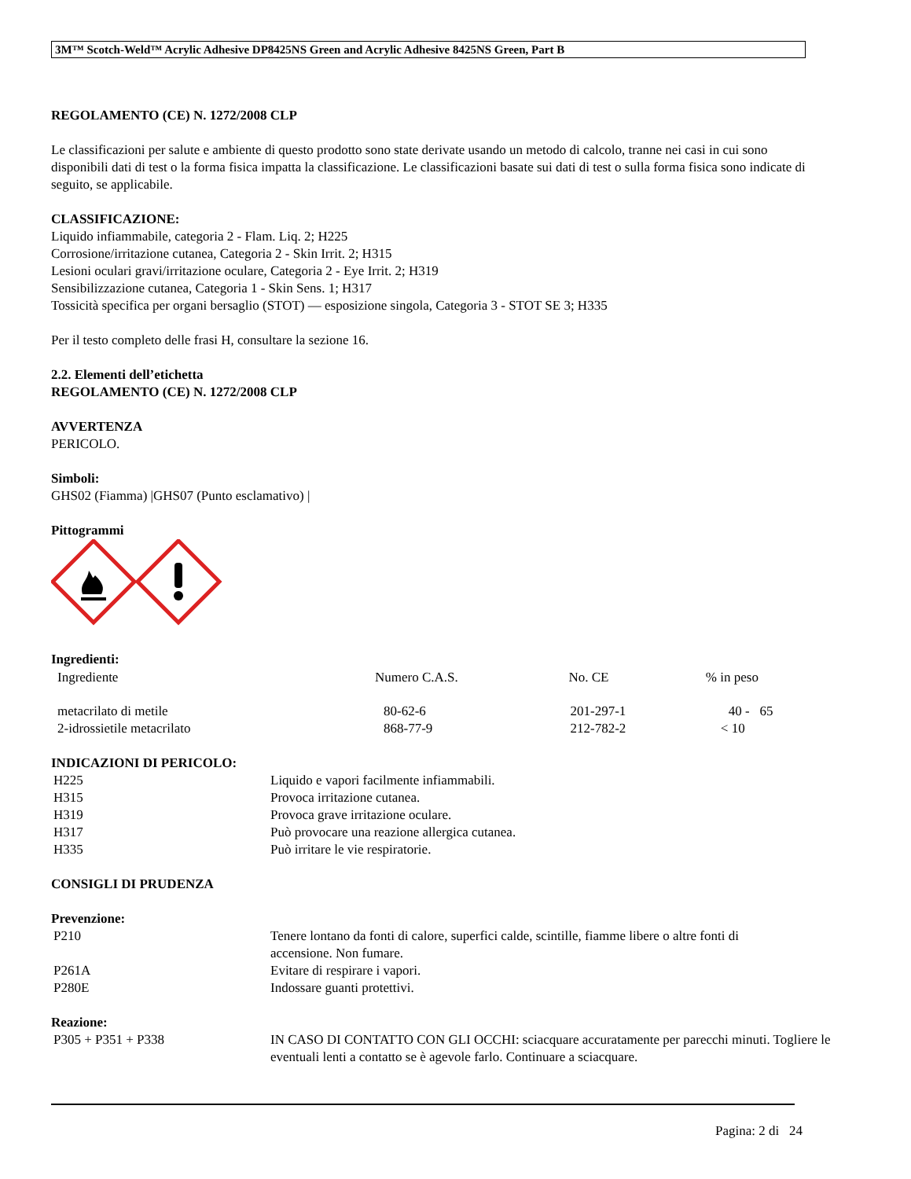3M™ Scotch-Weld™ Acrylic Adhesive DP8425NS Green and Acrylic Adhesive 8425NS Green, Part B
REGOLAMENTO (CE) N. 1272/2008 CLP
Le classificazioni per salute e ambiente di questo prodotto sono state derivate usando un metodo di calcolo, tranne nei casi in cui sono disponibili dati di test o la forma fisica impatta la classificazione. Le classificazioni basate sui dati di test o sulla forma fisica sono indicate di seguito, se applicabile.
CLASSIFICAZIONE:
Liquido infiammabile, categoria 2 - Flam. Liq. 2; H225
Corrosione/irritazione cutanea, Categoria 2 - Skin Irrit. 2; H315
Lesioni oculari gravi/irritazione oculare, Categoria 2 - Eye Irrit. 2; H319
Sensibilizzazione cutanea, Categoria 1 - Skin Sens. 1; H317
Tossicità specifica per organi bersaglio (STOT) — esposizione singola, Categoria 3 - STOT SE 3; H335
Per il testo completo delle frasi H, consultare la sezione 16.
2.2. Elementi dell’etichetta
REGOLAMENTO (CE) N. 1272/2008 CLP
AVVERTENZA
PERICOLO.
Simboli:
GHS02 (Fiamma) |GHS07 (Punto esclamativo) |
Pittogrammi
Ingredienti:
| Ingrediente | Numero C.A.S. | No. CE | % in peso |
| --- | --- | --- | --- |
| metacrilato di metile | 80-62-6 | 201-297-1 | 40 - 65 |
| 2-idrossietile metacrilato | 868-77-9 | 212-782-2 | < 10 |
INDICAZIONI DI PERICOLO:
| H225 | Liquido e vapori facilmente infiammabili. |
| H315 | Provoca irritazione cutanea. |
| H319 | Provoca grave irritazione oculare. |
| H317 | Può provocare una reazione allergica cutanea. |
| H335 | Può irritare le vie respiratorie. |
CONSIGLI DI PRUDENZA
Prevenzione:
| P210 | Tenere lontano da fonti di calore, superfici calde, scintille, fiamme libere o altre fonti di accensione. Non fumare. |
| P261A | Evitare di respirare i vapori. |
| P280E | Indossare guanti protettivi. |
Reazione:
| P305 + P351 + P338 | IN CASO DI CONTATTO CON GLI OCCHI: sciacquare accuratamente per parecchi minuti. Togliere le eventuali lenti a contatto se è agevole farlo. Continuare a sciacquare. |
Pagina: 2 di 24